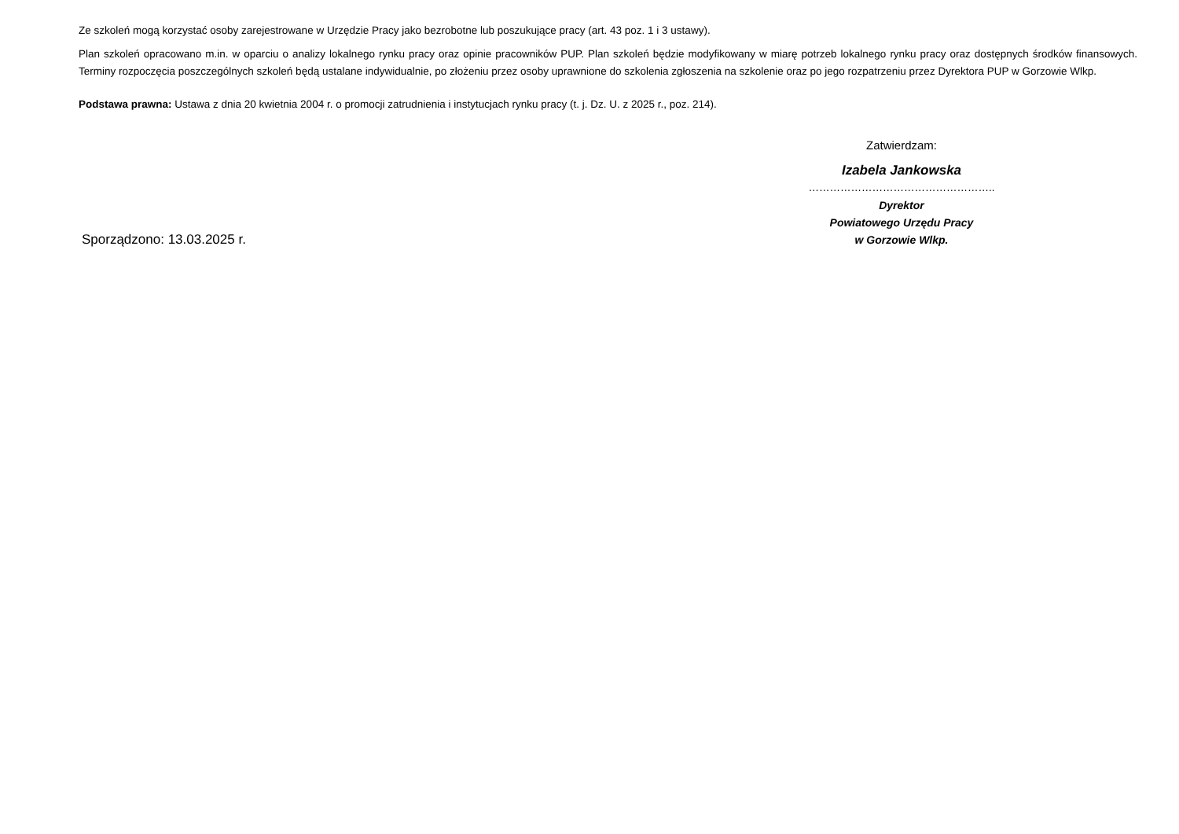Ze szkoleń mogą korzystać osoby zarejestrowane w Urzędzie Pracy jako bezrobotne lub poszukujące pracy (art. 43 poz. 1 i 3 ustawy).
Plan szkoleń opracowano m.in. w oparciu o analizy lokalnego rynku pracy oraz opinie pracowników PUP. Plan szkoleń będzie modyfikowany w miarę potrzeb lokalnego rynku pracy oraz dostępnych środków finansowych. Terminy rozpoczęcia poszczególnych szkoleń będą ustalane indywidualnie, po złożeniu przez osoby uprawnione do szkolenia zgłoszenia na szkolenie oraz po jego rozpatrzeniu przez Dyrektora PUP w Gorzowie Wlkp.
Podstawa prawna: Ustawa z dnia 20 kwietnia 2004 r. o promocji zatrudnienia i instytucjach rynku pracy (t. j. Dz. U. z 2025 r., poz. 214).
Sporządzono: 13.03.2025 r. Zatwierdzam:
Izabela Jankowska
……………………………………………..
Dyrektor
Powiatowego Urzędu Pracy
w Gorzowie Wlkp.